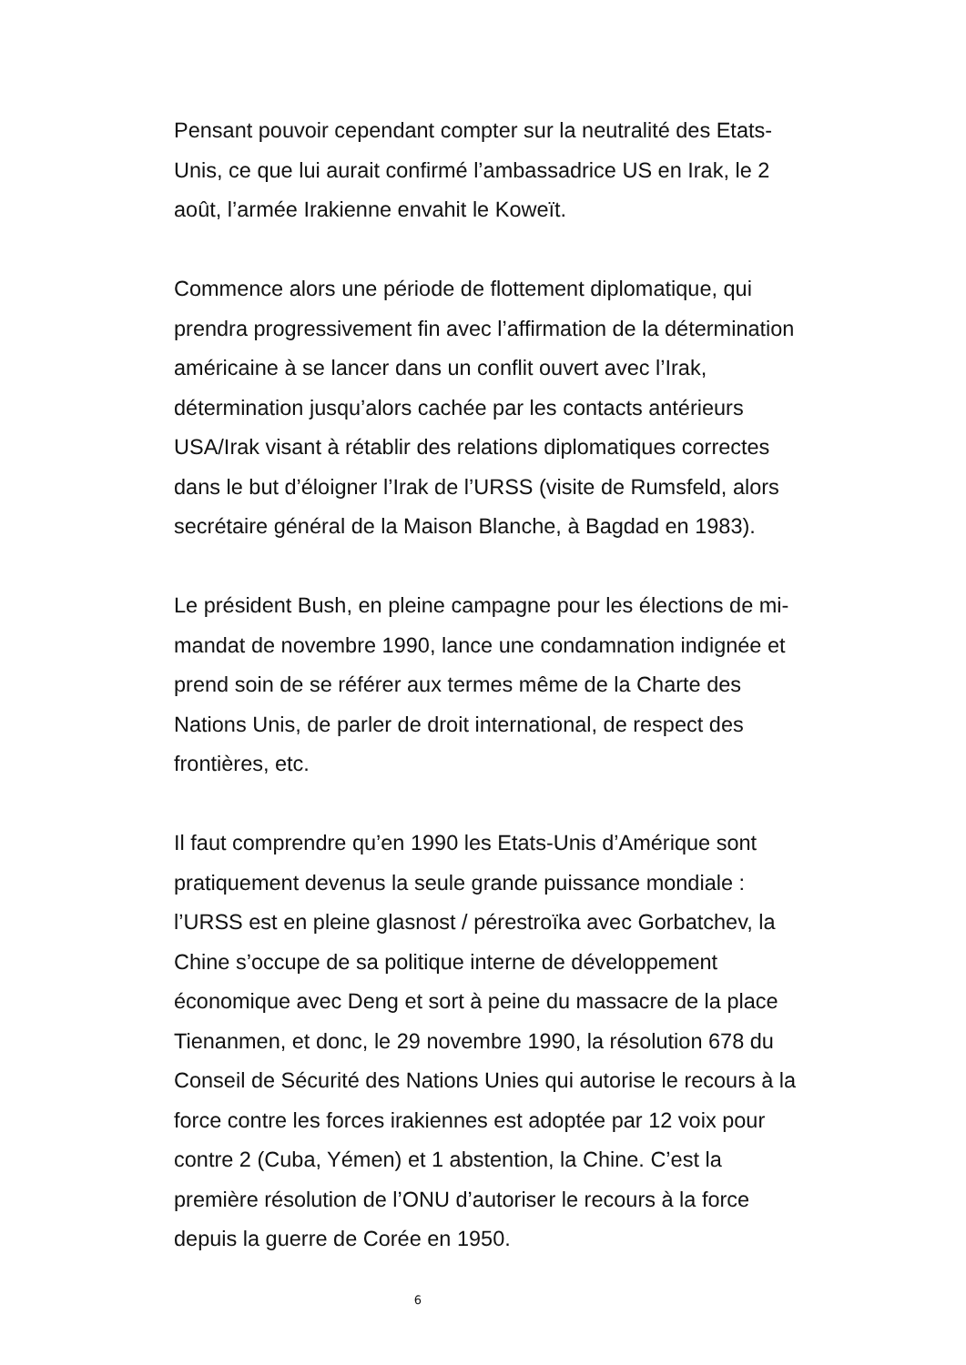Pensant pouvoir cependant compter sur la neutralité des Etats-
Unis, ce que lui aurait confirmé l’ambassadrice US en Irak, le 2
août, l’armée Irakienne envahit le Koweït.
Commence alors une période de flottement diplomatique, qui
prendra progressivement fin avec l’affirmation de la détermination
américaine à se lancer dans un conflit ouvert avec l’Irak,
détermination jusqu’alors cachée par les contacts antérieurs
USA/Irak visant à rétablir des relations diplomatiques correctes
dans le but d’éloigner l’Irak de l’URSS (visite de Rumsfeld, alors
secrétaire général de la Maison Blanche, à Bagdad en 1983).
Le président Bush, en pleine campagne pour les élections de mi-
mandat de novembre 1990, lance une condamnation indignée et
prend soin de se référer aux termes même de la Charte des
Nations Unis, de parler de droit international, de respect des
frontières, etc.
Il faut comprendre qu’en 1990 les Etats-Unis d’Amérique sont
pratiquement devenus la seule grande puissance mondiale :
l’URSS est en pleine glasnost / pérestroïka avec Gorbatchev, la
Chine s’occupe de sa politique interne de développement
économique avec Deng et sort à peine du massacre de la place
Tienanmen, et donc, le 29 novembre 1990, la résolution 678 du
Conseil de Sécurité des Nations Unies qui autorise le recours à la
force contre les forces irakiennes est adoptée par 12 voix pour
contre 2 (Cuba, Yémen) et 1 abstention, la Chine. C’est la
première résolution de l’ONU d’autoriser le recours à la force
depuis la guerre de Corée en 1950.
6